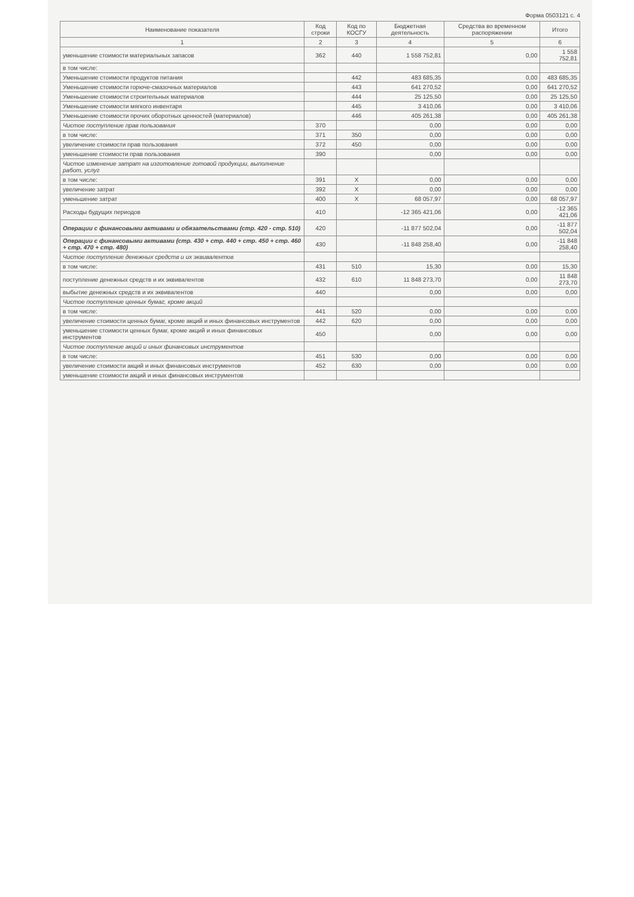Форма 0503121 с. 4
| Наименование показателя | Код строки | Код по КОСГУ | Бюджетная деятельность | Средства во временном распоряжении | Итого |
| --- | --- | --- | --- | --- | --- |
| 1 | 2 | 3 | 4 | 5 | 6 |
| уменьшение стоимости материальных запасов | 362 | 440 | 1 558 752,81 | 0,00 | 1 558 752,81 |
| в том числе: | | | | | |
| Уменьшение стоимости продуктов питания | | 442 | 483 685,35 | 0,00 | 483 685,35 |
| Уменьшение стоимости горюче-смазочных материалов | | 443 | 641 270,52 | 0,00 | 641 270,52 |
| Уменьшение стоимости строительных материалов | | 444 | 25 125,50 | 0,00 | 25 125,50 |
| Уменьшение стоимости мягкого инвентаря | | 445 | 3 410,06 | 0,00 | 3 410,06 |
| Уменьшение стоимости прочих оборотных ценностей (материалов) | | 446 | 405 261,38 | 0,00 | 405 261,38 |
| Чистое поступление прав пользования | 370 | | 0,00 | 0,00 | 0,00 |
| в том числе: | 371 | 350 | 0,00 | 0,00 | 0,00 |
| увеличение стоимости прав пользования | 372 | 450 | 0,00 | 0,00 | 0,00 |
| уменьшение стоимости прав пользования | 390 | | 0,00 | 0,00 | 0,00 |
| Чистое изменение затрат на изготовление готовой продукции, выполнение работ, услуг | | | | | |
| в том числе: | 391 | X | 0,00 | 0,00 | 0,00 |
| увеличение затрат | 392 | X | 0,00 | 0,00 | 0,00 |
| уменьшение затрат | 400 | X | 68 057,97 | 0,00 | 68 057,97 |
| Расходы будущих периодов | 410 | | -12 365 421,06 | 0,00 | -12 365 421,06 |
| Операции с финансовыми активами и обязательствами (стр. 420 - стр. 510) | 420 | | -11 877 502,04 | 0,00 | -11 877 502,04 |
| Операции с финансовыми активами (стр. 430 + стр. 440 + стр. 450 + стр. 460 + стр. 470 + стр. 480) | 430 | | -11 848 258,40 | 0,00 | -11 848 258,40 |
| Чистое поступление денежных средств и их эквивалентов | | | | | |
| в том числе: | 431 | 510 | 15,30 | 0,00 | 15,30 |
| поступление денежных средств и их эквивалентов | 432 | 610 | 11 848 273,70 | 0,00 | 11 848 273,70 |
| выбытие денежных средств и их эквивалентов | 440 | | 0,00 | 0,00 | 0,00 |
| Чистое поступление ценных бумаг, кроме акций | | | | | |
| в том числе: | 441 | 520 | 0,00 | 0,00 | 0,00 |
| увеличение стоимости ценных бумаг, кроме акций и иных финансовых инструментов | 442 | 620 | 0,00 | 0,00 | 0,00 |
| уменьшение стоимости ценных бумаг, кроме акций и иных финансовых инструментов | 450 | | 0,00 | 0,00 | 0,00 |
| Чистое поступление акций и иных финансовых инструментов | | | | | |
| в том числе: | 451 | 530 | 0,00 | 0,00 | 0,00 |
| увеличение стоимости акций и иных финансовых инструментов | 452 | 630 | 0,00 | 0,00 | 0,00 |
| уменьшение стоимости акций и иных финансовых инструментов | | | | | |